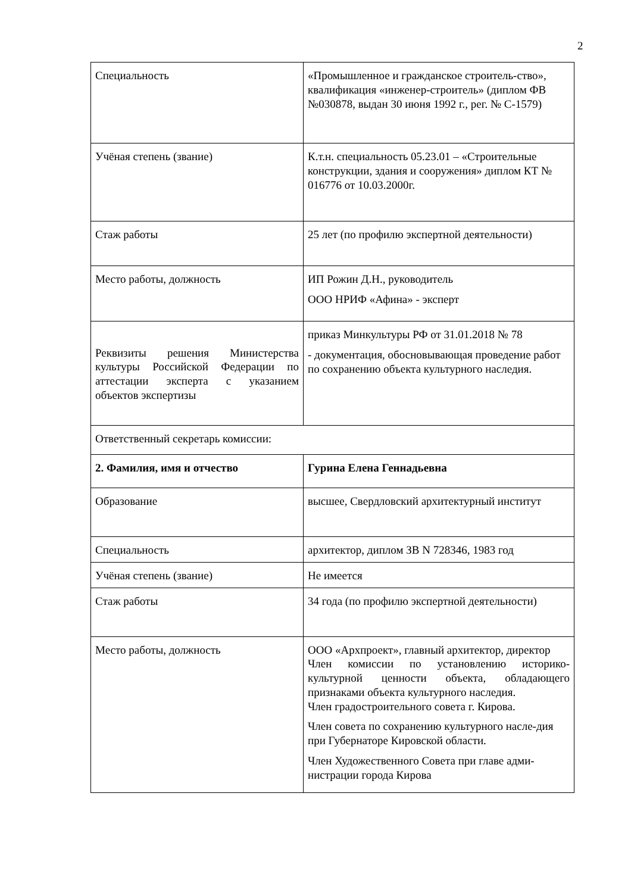2
| Специальность | «Промышленное и гражданское строитель-ство», квалификация «инженер-строитель» (диплом ФВ №030878, выдан 30 июня 1992 г., рег. № С-1579) |
| Учёная степень (звание) | К.т.н. специальность 05.23.01 – «Строительные конструкции, здания и сооружения» диплом КТ № 016776 от 10.03.2000г. |
| Стаж работы | 25 лет (по профилю экспертной деятельности) |
| Место работы, должность | ИП Рожин Д.Н., руководитель ООО НРИФ «Афина» - эксперт |
| Реквизиты решения Министерства культуры Российской Федерации по аттестации эксперта с указанием объектов экспертизы | приказ Минкультуры РФ от 31.01.2018 № 78 - документация, обосновывающая проведение работ по сохранению объекта культурного наследия. |
| Ответственный секретарь комиссии: | |
| 2. Фамилия, имя и отчество | Гурина Елена Геннадьевна |
| Образование | высшее, Свердловский архитектурный институт |
| Специальность | архитектор, диплом ЗВ N 728346, 1983 год |
| Учёная степень (звание) | Не имеется |
| Стаж работы | 34 года (по профилю экспертной деятельности) |
| Место работы, должность | ООО «Архпроект», главный архитектор, директор Член комиссии по установлению историко-культурной ценности объекта, обладающего признаками объекта культурного наследия. Член градостроительного совета г. Кирова. Член совета по сохранению культурного насле-дия при Губернаторе Кировской области. Член Художественного Совета при главе адми-нистрации города Кирова |